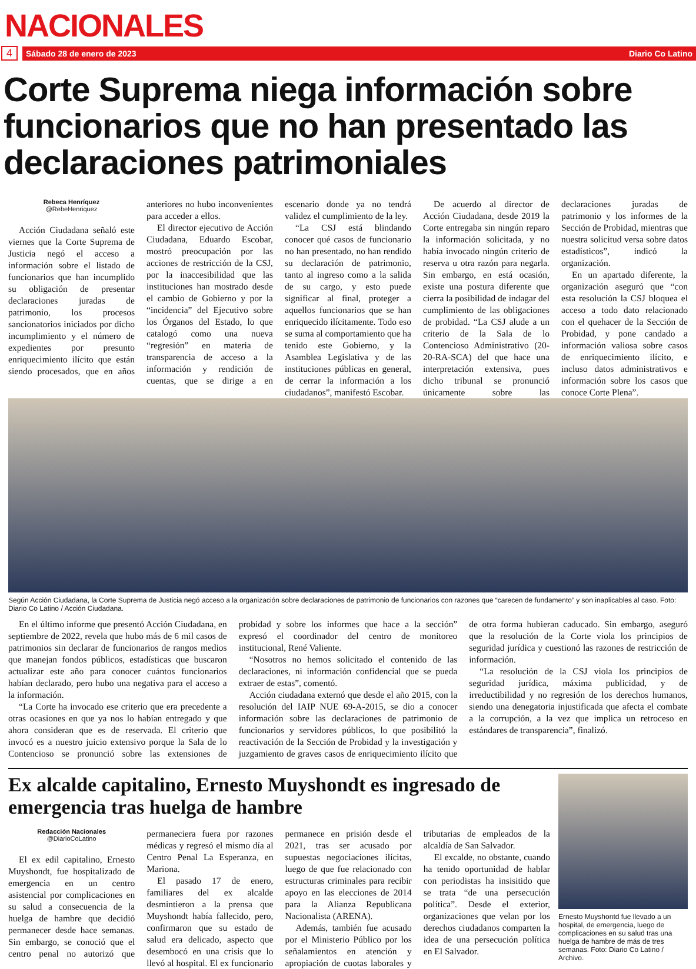NACIONALES
4
Sábado 28 de enero de 2023 Diario Co Latino
Corte Suprema niega información sobre funcionarios que no han presentado las declaraciones patrimoniales
Rebeca Henríquez
@RebeHenriquez
Acción Ciudadana señaló este viernes que la Corte Suprema de Justicia negó el acceso a información sobre el listado de funcionarios que han incumplido su obligación de presentar declaraciones juradas de patrimonio, los procesos sancionatorios iniciados por dicho incumplimiento y el número de expedientes por presunto enriquecimiento ilícito que están siendo procesados, que en años anteriores no hubo inconvenientes para acceder a ellos.
El director ejecutivo de Acción Ciudadana, Eduardo Escobar, mostró preocupación por las acciones de restricción de la CSJ, por la inaccesibilidad que las instituciones han mostrado desde el cambio de Gobierno y por la “incidencia” del Ejecutivo sobre los Órganos del Estado, lo que catalogó como una nueva “regresión” en materia de transparencia de acceso a la información y rendición de cuentas, que se dirige a en escenario donde ya no tendrá validez el cumplimiento de la ley.
“La CSJ está blindando conocer qué casos de funcionario no han presentado, no han rendido su declaración de patrimonio, tanto al ingreso como a la salida de su cargo, y esto puede significar al final, proteger a aquellos funcionarios que se han enriquecido ilícitamente. Todo eso se suma al comportamiento que ha tenido este Gobierno, y la Asamblea Legislativa y de las instituciones públicas en general, de cerrar la información a los ciudadanos”, manifestó Escobar.
De acuerdo al director de Acción Ciudadana, desde 2019 la Corte entregaba sin ningún reparo la información solicitada, y no había invocado ningún criterio de reserva u otra razón para negarla. Sin embargo, en está ocasión, existe una postura diferente que cierra la posibilidad de indagar del cumplimiento de las obligaciones de probidad. “La CSJ alude a un criterio de la Sala de lo Contencioso Administrativo (20-20-RA-SCA) del que hace una interpretación extensiva, pues dicho tribunal se pronunció únicamente sobre las declaraciones juradas de patrimonio y los informes de la Sección de Probidad, mientras que nuestra solicitud versa sobre datos estadísticos”, indicó la organización.
En un apartado diferente, la organización aseguró que “con esta resolución la CSJ bloquea el acceso a todo dato relacionado con el quehacer de la Sección de Probidad, y pone candado a información valiosa sobre casos de enriquecimiento ilícito, e incluso datos administrativos e información sobre los casos que conoce Corte Plena”.
Según Acción Ciudadana, la Corte Suprema de Justicia negó acceso a la organización sobre declaraciones de patrimonio de funcionarios con razones que “carecen de fundamento” y son inaplicables al caso. Foto: Diario Co Latino / Acción Ciudadana.
En el último informe que presentó Acción Ciudadana, en septiembre de 2022, revela que hubo más de 6 mil casos de patrimonios sin declarar de funcionarios de rangos medios que manejan fondos públicos, estadísticas que buscaron actualizar este año para conocer cuántos funcionarios habían declarado, pero hubo una negativa para el acceso a la información.
“La Corte ha invocado ese criterio que era precedente a otras ocasiones en que ya nos lo habían entregado y que ahora consideran que es de reservada. El criterio que invocó es a nuestro juicio extensivo porque la Sala de lo Contencioso se pronunció sobre las extensiones de probidad y sobre los informes que hace a la sección” expresó el coordinador del centro de monitoreo institucional, René Valiente.
“Nosotros no hemos solicitado el contenido de las declaraciones, ni información confidencial que se pueda extraer de estas”, comentó.
Acción ciudadana externó que desde el año 2015, con la resolución del IAIP NUE 69-A-2015, se dio a conocer información sobre las declaraciones de patrimonio de funcionarios y servidores públicos, lo que posibilitó la reactivación de la Sección de Probidad y la investigación y juzgamiento de graves casos de enriquecimiento ilícito que de otra forma hubieran caducado. Sin embargo, aseguró que la resolución de la Corte viola los principios de seguridad jurídica y cuestionó las razones de restricción de información.
“La resolución de la CSJ viola los principios de seguridad jurídica, máxima publicidad, y de irreductibilidad y no regresión de los derechos humanos, siendo una denegatoria injustificada que afecta el combate a la corrupción, a la vez que implica un retroceso en estándares de transparencia”, finalizó.
Ex alcalde capitalino, Ernesto Muyshondt es ingresado de emergencia tras huelga de hambre
Redacción Nacionales
@DiarioCoLatino
El ex edil capitalino, Ernesto Muyshondt, fue hospitalizado de emergencia en un centro asistencial por complicaciones en su salud a consecuencia de la huelga de hambre que decidió permanecer desde hace semanas. Sin embargo, se conoció que el centro penal no autorizó que permaneciera fuera por razones médicas y regresó el mismo día al Centro Penal La Esperanza, en Mariona.
El pasado 17 de enero, familiares del ex alcalde desmintieron a la prensa que Muyshondt había fallecido, pero, confirmaron que su estado de salud era delicado, aspecto que desembocó en una crisis que lo llevó al hospital. El ex funcionario permanece en prisión desde el 2021, tras ser acusado por supuestas negociaciones ilícitas, luego de que fue relacionado con estructuras criminales para recibir apoyo en las elecciones de 2014 para la Alianza Republicana Nacionalista (ARENA).
Además, también fue acusado por el Ministerio Público por los señalamientos en atención y apropiación de cuotas laborales y tributarias de empleados de la alcaldía de San Salvador.
El excalde, no obstante, cuando ha tenido oportunidad de hablar con periodistas ha insisitido que se trata “de una persecución política”. Desde el exterior, organizaciones que velan por los derechos ciudadanos comparten la idea de una persecución política en El Salvador.
Ernesto Muyshontd fue llevado a un hospital, de emergencia, luego de complicaciones en su salud tras una huelga de hambre de más de tres semanas. Foto: Diario Co Latino / Archivo.